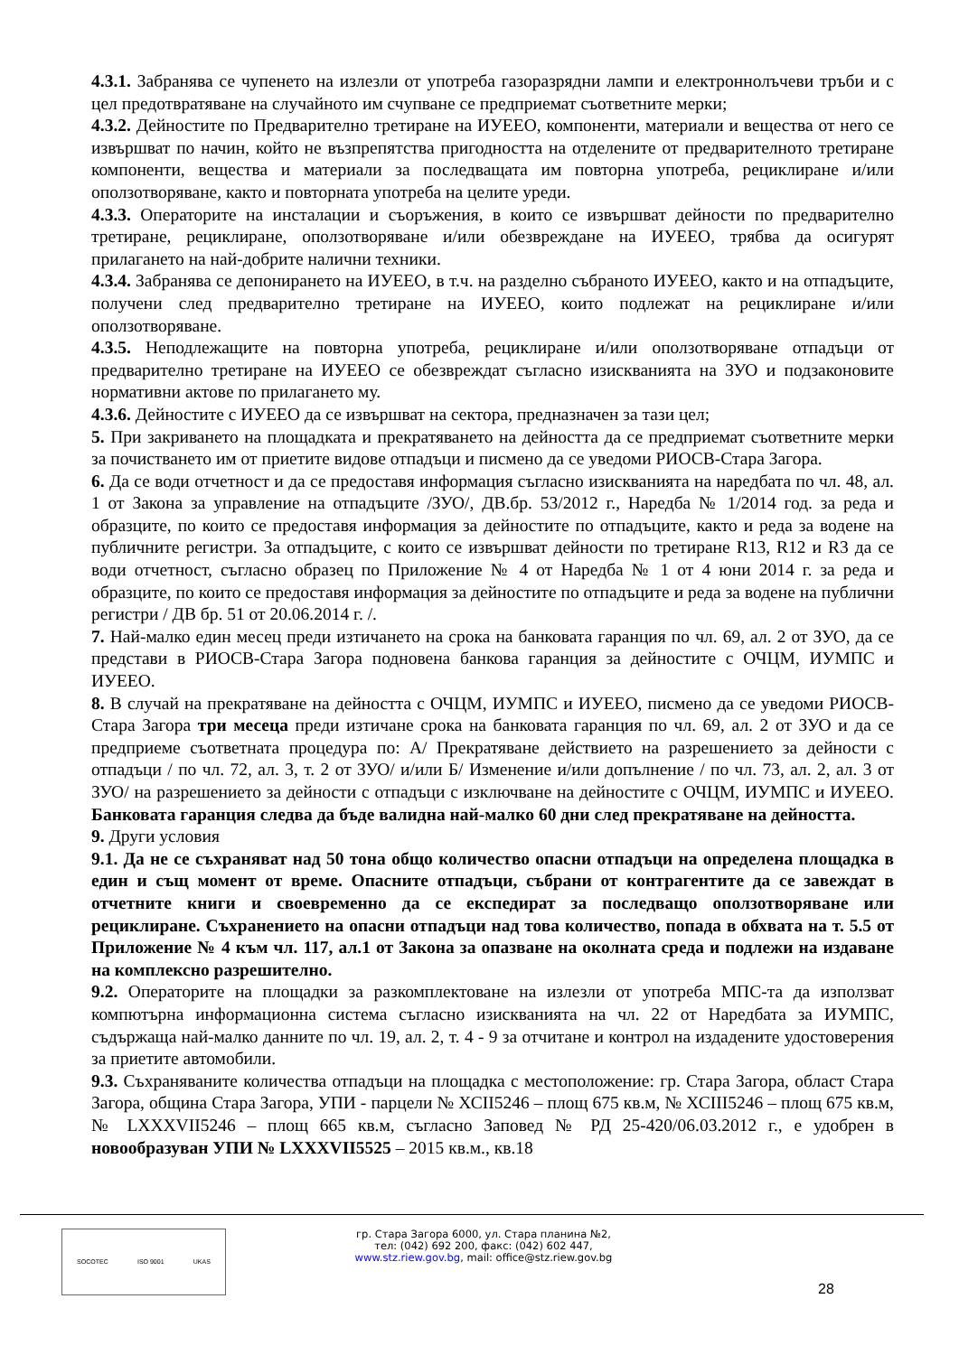4.3.1. Забранява се чупенето на излезли от употреба газоразрядни лампи и електроннолъчеви тръби и с цел предотвратяване на случайното им счупване се предприемат съответните мерки;
4.3.2. Дейностите по Предварително третиране на ИУЕЕО, компоненти, материали и вещества от него се извършват по начин, който не възпрепятства пригодността на отделените от предварителното третиране компоненти, вещества и материали за последващата им повторна употреба, рециклиране и/или оползотворяване, както и повторната употреба на целите уреди.
4.3.3. Операторите на инсталации и съоръжения, в които се извършват дейности по предварително третиране, рециклиране, оползотворяване и/или обезвреждане на ИУЕЕО, трябва да осигурят прилагането на най-добрите налични техники.
4.3.4. Забранява се депонирането на ИУЕЕО, в т.ч. на разделно събраното ИУЕЕО, както и на отпадъците, получени след предварително третиране на ИУЕЕО, които подлежат на рециклиране и/или оползотворяване.
4.3.5. Неподлежащите на повторна употреба, рециклиране и/или оползотворяване отпадъци от предварително третиране на ИУЕЕО се обезвреждат съгласно изискванията на ЗУО и подзаконовите нормативни актове по прилагането му.
4.3.6. Дейностите с ИУЕЕО да се извършват на сектора, предназначен за тази цел;
5. При закриването на площадката и прекратяването на дейността да се предприемат съответните мерки за почистването им от приетите видове отпадъци и писмено да се уведоми РИОСВ-Стара Загора.
6. Да се води отчетност и да се предоставя информация съгласно изискванията на наредбата по чл. 48, ал. 1 от Закона за управление на отпадъците /ЗУО/, ДВ.бр. 53/2012 г., Наредба № 1/2014 год. за реда и образците, по които се предоставя информация за дейностите по отпадъците, както и реда за водене на публичните регистри. За отпадъците, с които се извършват дейности по третиране R13, R12 и R3 да се води отчетност, съгласно образец по Приложение № 4 от Наредба № 1 от 4 юни 2014 г. за реда и образците, по които се предоставя информация за дейностите по отпадъците и реда за водене на публични регистри / ДВ бр. 51 от 20.06.2014 г. /.
7. Най-малко един месец преди изтичането на срока на банковата гаранция по чл. 69, ал. 2 от ЗУО, да се представи в РИОСВ-Стара Загора подновена банкова гаранция за дейностите с ОЧЦМ, ИУМПС и ИУЕЕО.
8. В случай на прекратяване на дейността с ОЧЦМ, ИУМПС и ИУЕЕО, писмено да се уведоми РИОСВ- Стара Загора три месеца преди изтичане срока на банковата гаранция по чл. 69, ал. 2 от ЗУО и да се предприеме съответната процедура по: А/ Прекратяване действието на разрешението за дейности с отпадъци / по чл. 72, ал. 3, т. 2 от ЗУО/ и/или Б/ Изменение и/или допълнение / по чл. 73, ал. 2, ал. 3 от ЗУО/ на разрешението за дейности с отпадъци с изключване на дейностите с ОЧЦМ, ИУМПС и ИУЕЕО. Банковата гаранция следва да бъде валидна най-малко 60 дни след прекратяване на дейността.
9. Други условия
9.1. Да не се съхраняват над 50 тона общо количество опасни отпадъци на определена площадка в един и същ момент от време. Опасните отпадъци, събрани от контрагентите да се завеждат в отчетните книги и своевременно да се експедират за последващо оползотворяване или рециклиране. Съхранението на опасни отпадъци над това количество, попада в обхвата на т. 5.5 от Приложение № 4 към чл. 117, ал.1 от Закона за опазване на околната среда и подлежи на издаване на комплексно разрешително.
9.2. Операторите на площадки за разкомплектоване на излезли от употреба МПС-та да използват компютърна информационна система съгласно изискванията на чл. 22 от Наредбата за ИУМПС, съдържаща най-малко данните по чл. 19, ал. 2, т. 4 - 9 за отчитане и контрол на издадените удостоверения за приетите автомобили.
9.3. Съхраняваните количества отпадъци на площадка с местоположение: гр. Стара Загора, област Стара Загора, община Стара Загора, УПИ - парцели № ХСІІ5246 – площ 675 кв.м, № ХСІІІ5246 – площ 675 кв.м, № LXXXVII5246 – площ 665 кв.м, съгласно Заповед № РД 25-420/06.03.2012 г., е удобрен в новообразуван УПИ № LXXXVII5525 – 2015 кв.м., кв.18
SOCOTEC ISO 9001 UKAS
гр. Стара Загора 6000, ул. Стара планина №2,
тел: (042) 692 200, факс: (042) 602 447,
www.stz.riew.gov.bg, mail: office@stz.riew.gov.bg
28